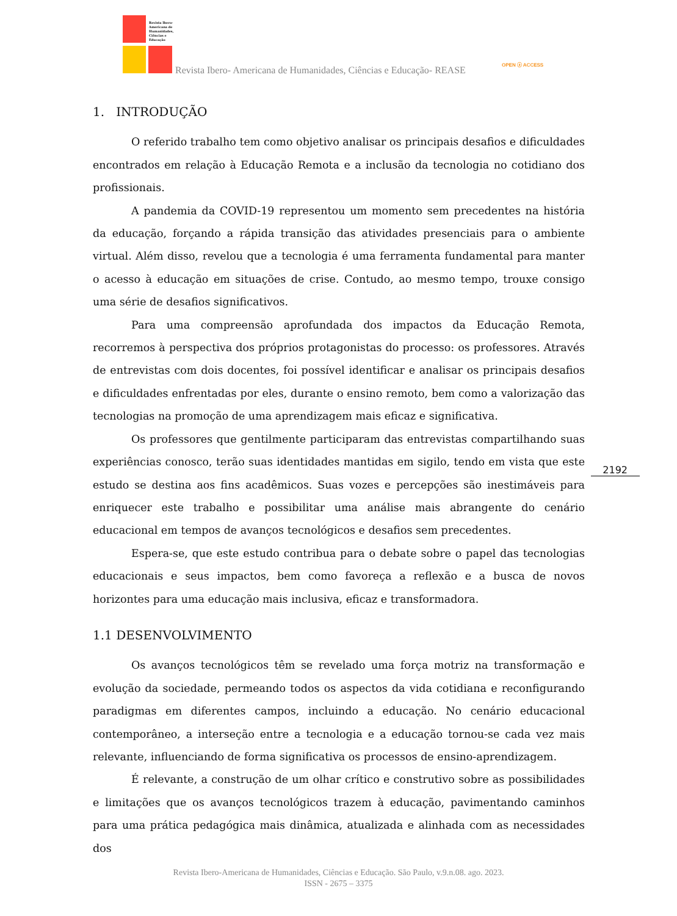Revista Ibero-
Americana de
Humanidades,
Ciências e
Educação
Revista Ibero- Americana de Humanidades, Ciências e Educação- REASE
OPEN ⓐ ACCESS
1. INTRODUÇÃO
O referido trabalho tem como objetivo analisar os principais desafios e dificuldades encontrados em relação à Educação Remota e a inclusão da tecnologia no cotidiano dos profissionais.
A pandemia da COVID-19 representou um momento sem precedentes na história da educação, forçando a rápida transição das atividades presenciais para o ambiente virtual. Além disso, revelou que a tecnologia é uma ferramenta fundamental para manter o acesso à educação em situações de crise. Contudo, ao mesmo tempo, trouxe consigo uma série de desafios significativos.
Para uma compreensão aprofundada dos impactos da Educação Remota, recorremos à perspectiva dos próprios protagonistas do processo: os professores. Através de entrevistas com dois docentes, foi possível identificar e analisar os principais desafios e dificuldades enfrentadas por eles, durante o ensino remoto, bem como a valorização das tecnologias na promoção de uma aprendizagem mais eficaz e significativa.
Os professores que gentilmente participaram das entrevistas compartilhando suas experiências conosco, terão suas identidades mantidas em sigilo, tendo em vista que este estudo se destina aos fins acadêmicos. Suas vozes e percepções são inestimáveis para enriquecer este trabalho e possibilitar uma análise mais abrangente do cenário educacional em tempos de avanços tecnológicos e desafios sem precedentes.
Espera-se, que este estudo contribua para o debate sobre o papel das tecnologias educacionais e seus impactos, bem como favoreça a reflexão e a busca de novos horizontes para uma educação mais inclusiva, eficaz e transformadora.
1.1 DESENVOLVIMENTO
Os avanços tecnológicos têm se revelado uma força motriz na transformação e evolução da sociedade, permeando todos os aspectos da vida cotidiana e reconfigurando paradigmas em diferentes campos, incluindo a educação. No cenário educacional contemporâneo, a interseção entre a tecnologia e a educação tornou-se cada vez mais relevante, influenciando de forma significativa os processos de ensino-aprendizagem.
É relevante, a construção de um olhar crítico e construtivo sobre as possibilidades e limitações que os avanços tecnológicos trazem à educação, pavimentando caminhos para uma prática pedagógica mais dinâmica, atualizada e alinhada com as necessidades dos
2192
Revista Ibero-Americana de Humanidades, Ciências e Educação. São Paulo, v.9.n.08. ago. 2023.
ISSN - 2675 – 3375